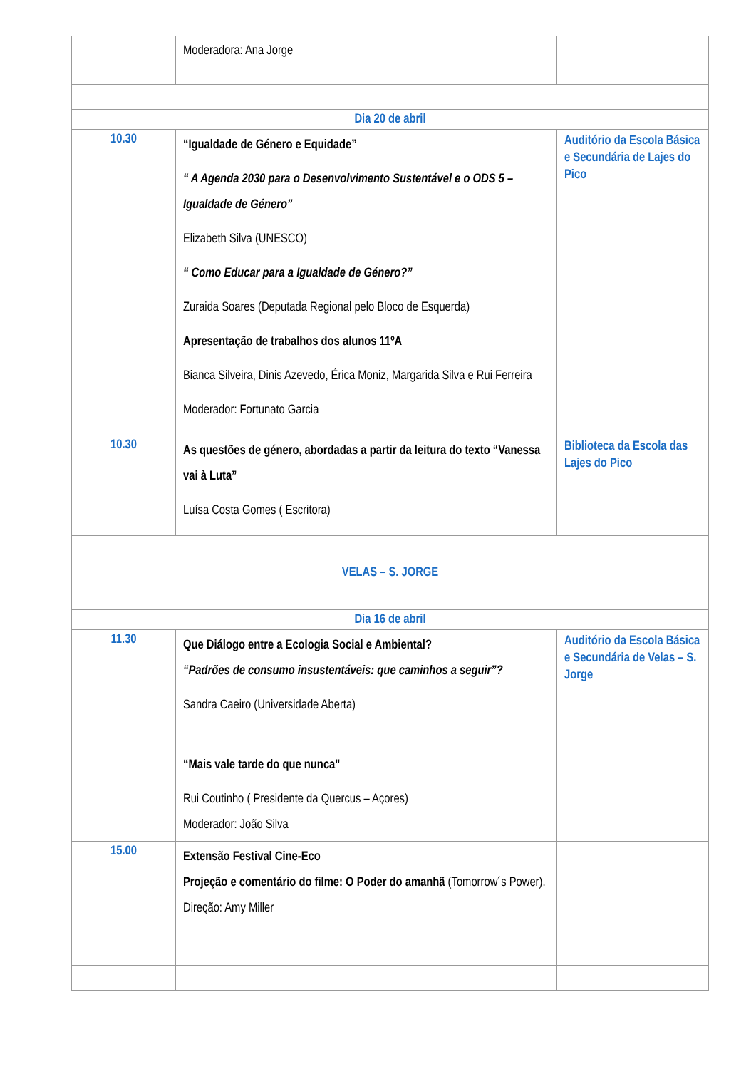| | Moderadora: Ana Jorge | |
| Dia 20 de abril | | |
| 10.30 | “Igualdade de Género e Equidade” “ A Agenda 2030 para o Desenvolvimento Sustentável e o ODS 5 – Igualdade de Género” Elizabeth Silva (UNESCO) “ Como Educar para a Igualdade de Género?” Zuraida Soares (Deputada Regional pelo Bloco de Esquerda) Apresentação de trabalhos dos alunos 11ºA Bianca Silveira, Dinis Azevedo, Érica Moniz, Margarida Silva e Rui Ferreira Moderador: Fortunato Garcia | Auditório da Escola Básica e Secundária de Lajes do Pico |
| 10.30 | As questões de género, abordadas a partir da leitura do texto “Vanessa vai à Luta” Luísa Costa Gomes ( Escritora) | Biblioteca da Escola das Lajes do Pico |
| VELAS – S. JORGE | | |
| Dia 16 de abril | | |
| 11.30 | Que Diálogo entre a Ecologia Social e Ambiental? “Padrões de consumo insustentáveis: que caminhos a seguir”? Sandra Caeiro (Universidade Aberta) “Mais vale tarde do que nunca" Rui Coutinho ( Presidente da Quercus – Açores) Moderador: João Silva | Auditório da Escola Básica e Secundária de Velas – S. Jorge |
| 15.00 | Extensão Festival Cine-Eco Projeção e comentário do filme: O Poder do amanhã (Tomorrow´s Power). Direção: Amy Miller | |